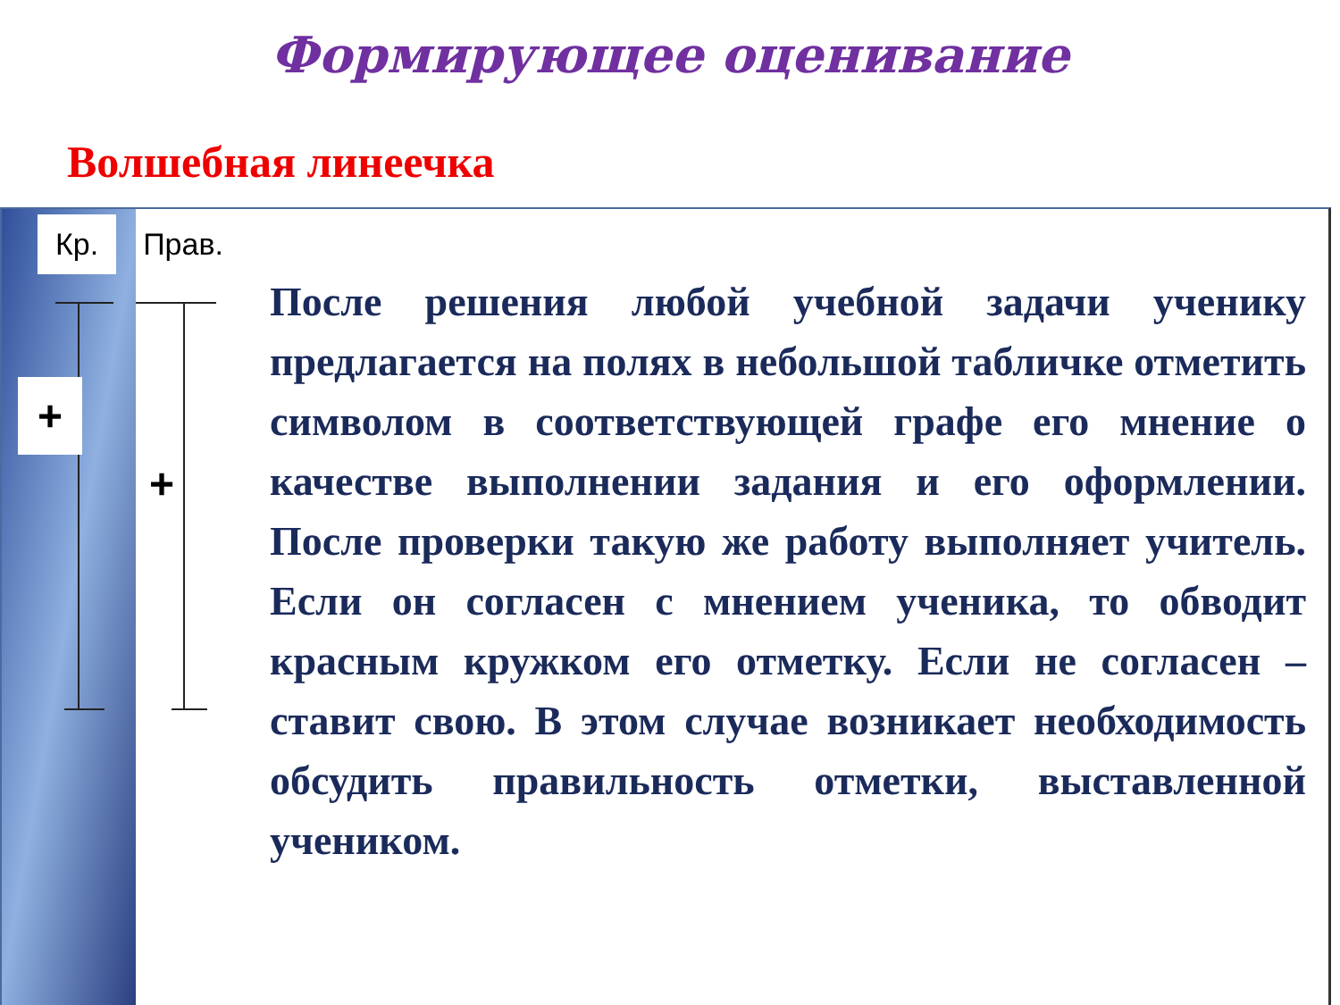Формирующее оценивание
Волшебная линеечка
Кр. Прав.
+
+
После решения любой учебной задачи ученику предлагается на полях в небольшой табличке отметить символом в соответствующей графе его мнение о качестве выполнении задания и его оформлении. После проверки такую же работу выполняет учитель. Если он согласен с мнением ученика, то обводит красным кружком его отметку. Если не согласен – ставит свою. В этом случае возникает необходимость обсудить правильность отметки, выставленной учеником.